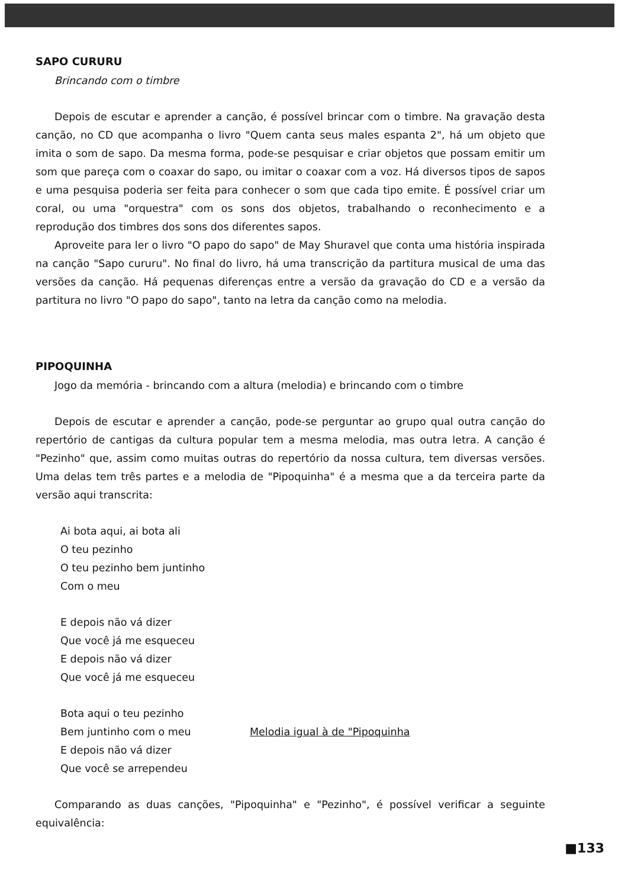SAPO CURURU
Brincando com o timbre
Depois de escutar e aprender a canção, é possível brincar com o timbre. Na gravação desta canção, no CD que acompanha o livro "Quem canta seus males espanta 2", há um objeto que imita o som de sapo. Da mesma forma, pode-se pesquisar e criar objetos que possam emitir um som que pareça com o coaxar do sapo, ou imitar o coaxar com a voz. Há diversos tipos de sapos e uma pesquisa poderia ser feita para conhecer o som que cada tipo emite. É possível criar um coral, ou uma "orquestra" com os sons dos objetos, trabalhando o reconhecimento e a reprodução dos timbres dos sons dos diferentes sapos.
Aproveite para ler o livro "O papo do sapo" de May Shuravel que conta uma história inspirada na canção "Sapo cururu". No final do livro, há uma transcrição da partitura musical de uma das versões da canção. Há pequenas diferenças entre a versão da gravação do CD e a versão da partitura no livro "O papo do sapo", tanto na letra da canção como na melodia.
PIPOQUINHA
Jogo da memória - brincando com a altura (melodia) e brincando com o timbre
Depois de escutar e aprender a canção, pode-se perguntar ao grupo qual outra canção do repertório de cantigas da cultura popular tem a mesma melodia, mas outra letra. A canção é "Pezinho" que, assim como muitas outras do repertório da nossa cultura, tem diversas versões. Uma delas tem três partes e a melodia de "Pipoquinha" é a mesma que a da terceira parte da versão aqui transcrita:
Ai bota aqui, ai bota ali
O teu pezinho
O teu pezinho bem juntinho
Com o meu
E depois não vá dizer
Que você já me esqueceu
E depois não vá dizer
Que você já me esqueceu
Bota aqui o teu pezinho
Bem juntinho com o meu Melodia igual à de "Pipoquinha
E depois não vá dizer
Que você se arrependeu
Comparando as duas canções, "Pipoquinha" e "Pezinho", é possível verificar a seguinte equivalência:
■133